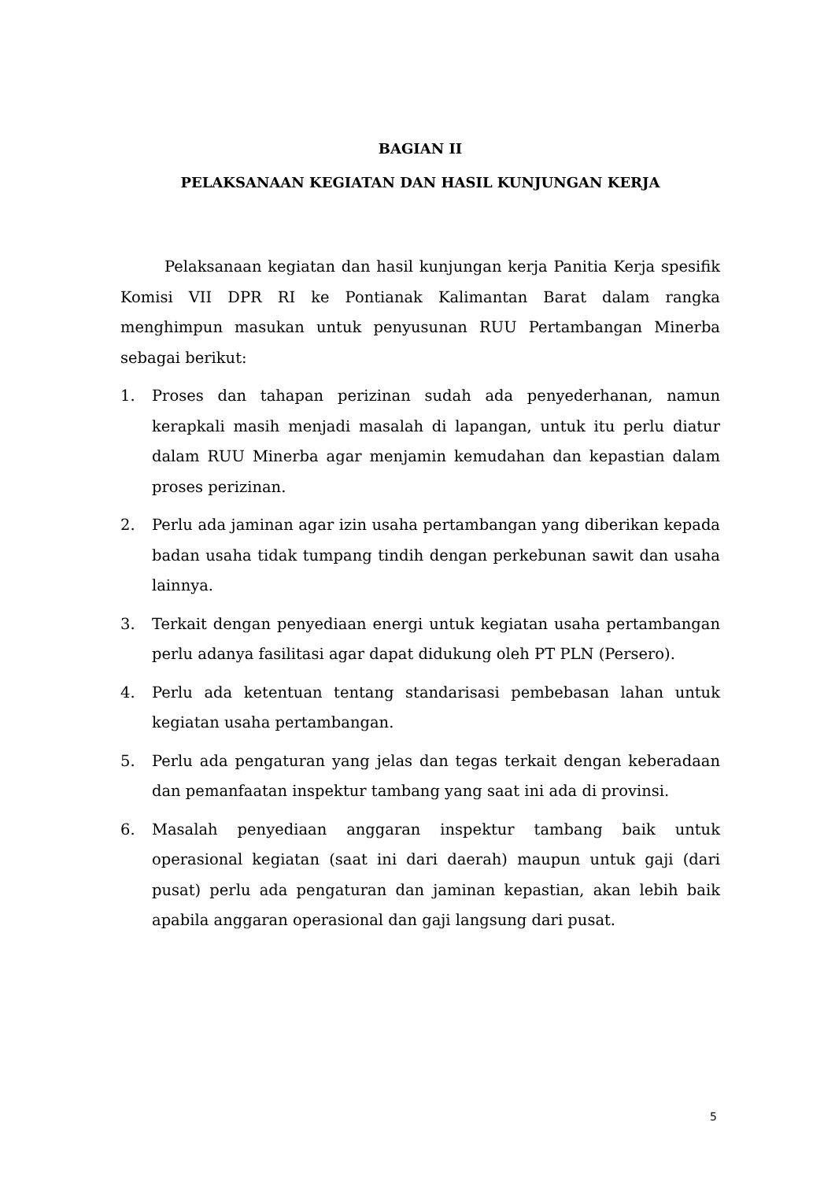BAGIAN II
PELAKSANAAN KEGIATAN DAN HASIL KUNJUNGAN KERJA
Pelaksanaan kegiatan dan hasil kunjungan kerja Panitia Kerja spesifik Komisi VII DPR RI ke Pontianak Kalimantan Barat dalam rangka menghimpun masukan untuk penyusunan RUU Pertambangan Minerba sebagai berikut:
1. Proses dan tahapan perizinan sudah ada penyederhanan, namun kerapkali masih menjadi masalah di lapangan, untuk itu perlu diatur dalam RUU Minerba agar menjamin kemudahan dan kepastian dalam proses perizinan.
2. Perlu ada jaminan agar izin usaha pertambangan yang diberikan kepada badan usaha tidak tumpang tindih dengan perkebunan sawit dan usaha lainnya.
3. Terkait dengan penyediaan energi untuk kegiatan usaha pertambangan perlu adanya fasilitasi agar dapat didukung oleh PT PLN (Persero).
4. Perlu ada ketentuan tentang standarisasi pembebasan lahan untuk kegiatan usaha pertambangan.
5. Perlu ada pengaturan yang jelas dan tegas terkait dengan keberadaan dan pemanfaatan inspektur tambang yang saat ini ada di provinsi.
6. Masalah penyediaan anggaran inspektur tambang baik untuk operasional kegiatan (saat ini dari daerah) maupun untuk gaji (dari pusat) perlu ada pengaturan dan jaminan kepastian, akan lebih baik apabila anggaran operasional dan gaji langsung dari pusat.
5